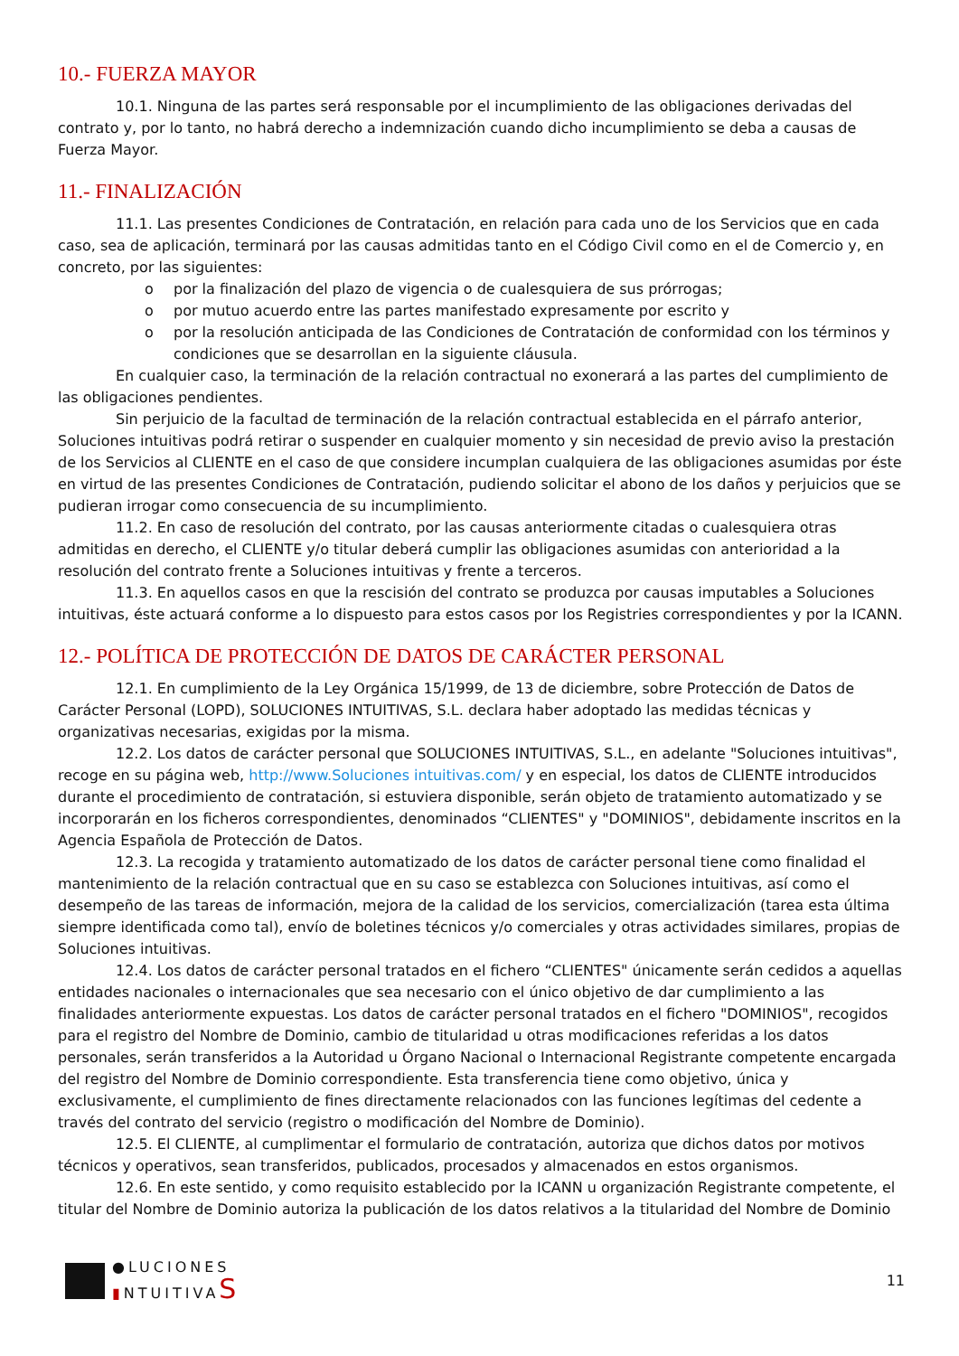10.- FUERZA MAYOR
10.1. Ninguna de las partes será responsable por el incumplimiento de las obligaciones derivadas del contrato y, por lo tanto, no habrá derecho a indemnización cuando dicho incumplimiento se deba a causas de Fuerza Mayor.
11.- FINALIZACIÓN
11.1. Las presentes Condiciones de Contratación, en relación para cada uno de los Servicios que en cada caso, sea de aplicación, terminará por las causas admitidas tanto en el Código Civil como en el de Comercio y, en concreto, por las siguientes:
o por la finalización del plazo de vigencia o de cualesquiera de sus prórrogas;
o por mutuo acuerdo entre las partes manifestado expresamente por escrito y
o por la resolución anticipada de las Condiciones de Contratación de conformidad con los términos y condiciones que se desarrollan en la siguiente cláusula.
En cualquier caso, la terminación de la relación contractual no exonerará a las partes del cumplimiento de las obligaciones pendientes.
Sin perjuicio de la facultad de terminación de la relación contractual establecida en el párrafo anterior, Soluciones intuitivas podrá retirar o suspender en cualquier momento y sin necesidad de previo aviso la prestación de los Servicios al CLIENTE en el caso de que considere incumplan cualquiera de las obligaciones asumidas por éste en virtud de las presentes Condiciones de Contratación, pudiendo solicitar el abono de los daños y perjuicios que se pudieran irrogar como consecuencia de su incumplimiento.
11.2. En caso de resolución del contrato, por las causas anteriormente citadas o cualesquiera otras admitidas en derecho, el CLIENTE y/o titular deberá cumplir las obligaciones asumidas con anterioridad a la resolución del contrato frente a Soluciones intuitivas y frente a terceros.
11.3. En aquellos casos en que la rescisión del contrato se produzca por causas imputables a Soluciones intuitivas, éste actuará conforme a lo dispuesto para estos casos por los Registries correspondientes y por la ICANN.
12.- POLÍTICA DE PROTECCIÓN DE DATOS DE CARÁCTER PERSONAL
12.1. En cumplimiento de la Ley Orgánica 15/1999, de 13 de diciembre, sobre Protección de Datos de Carácter Personal (LOPD), SOLUCIONES INTUITIVAS, S.L. declara haber adoptado las medidas técnicas y organizativas necesarias, exigidas por la misma.
12.2. Los datos de carácter personal que SOLUCIONES INTUITIVAS, S.L., en adelante "Soluciones intuitivas", recoge en su página web, http://www.Soluciones intuitivas.com/ y en especial, los datos de CLIENTE introducidos durante el procedimiento de contratación, si estuviera disponible, serán objeto de tratamiento automatizado y se incorporarán en los ficheros correspondientes, denominados “CLIENTES" y "DOMINIOS", debidamente inscritos en la Agencia Española de Protección de Datos.
12.3. La recogida y tratamiento automatizado de los datos de carácter personal tiene como finalidad el mantenimiento de la relación contractual que en su caso se establezca con Soluciones intuitivas, así como el desempeño de las tareas de información, mejora de la calidad de los servicios, comercialización (tarea esta última siempre identificada como tal), envío de boletines técnicos y/o comerciales y otras actividades similares, propias de Soluciones intuitivas.
12.4. Los datos de carácter personal tratados en el fichero “CLIENTES" únicamente serán cedidos a aquellas entidades nacionales o internacionales que sea necesario con el único objetivo de dar cumplimiento a las finalidades anteriormente expuestas. Los datos de carácter personal tratados en el fichero "DOMINIOS", recogidos para el registro del Nombre de Dominio, cambio de titularidad u otras modificaciones referidas a los datos personales, serán transferidos a la Autoridad u Órgano Nacional o Internacional Registrante competente encargada del registro del Nombre de Dominio correspondiente. Esta transferencia tiene como objetivo, única y exclusivamente, el cumplimiento de fines directamente relacionados con las funciones legítimas del cedente a través del contrato del servicio (registro o modificación del Nombre de Dominio).
12.5. El CLIENTE, al cumplimentar el formulario de contratación, autoriza que dichos datos por motivos técnicos y operativos, sean transferidos, publicados, procesados y almacenados en estos organismos.
12.6. En este sentido, y como requisito establecido por la ICANN u organización Registrante competente, el titular del Nombre de Dominio autoriza la publicación de los datos relativos a la titularidad del Nombre de Dominio
●LUCIONES
▮NTUITIVAS
11